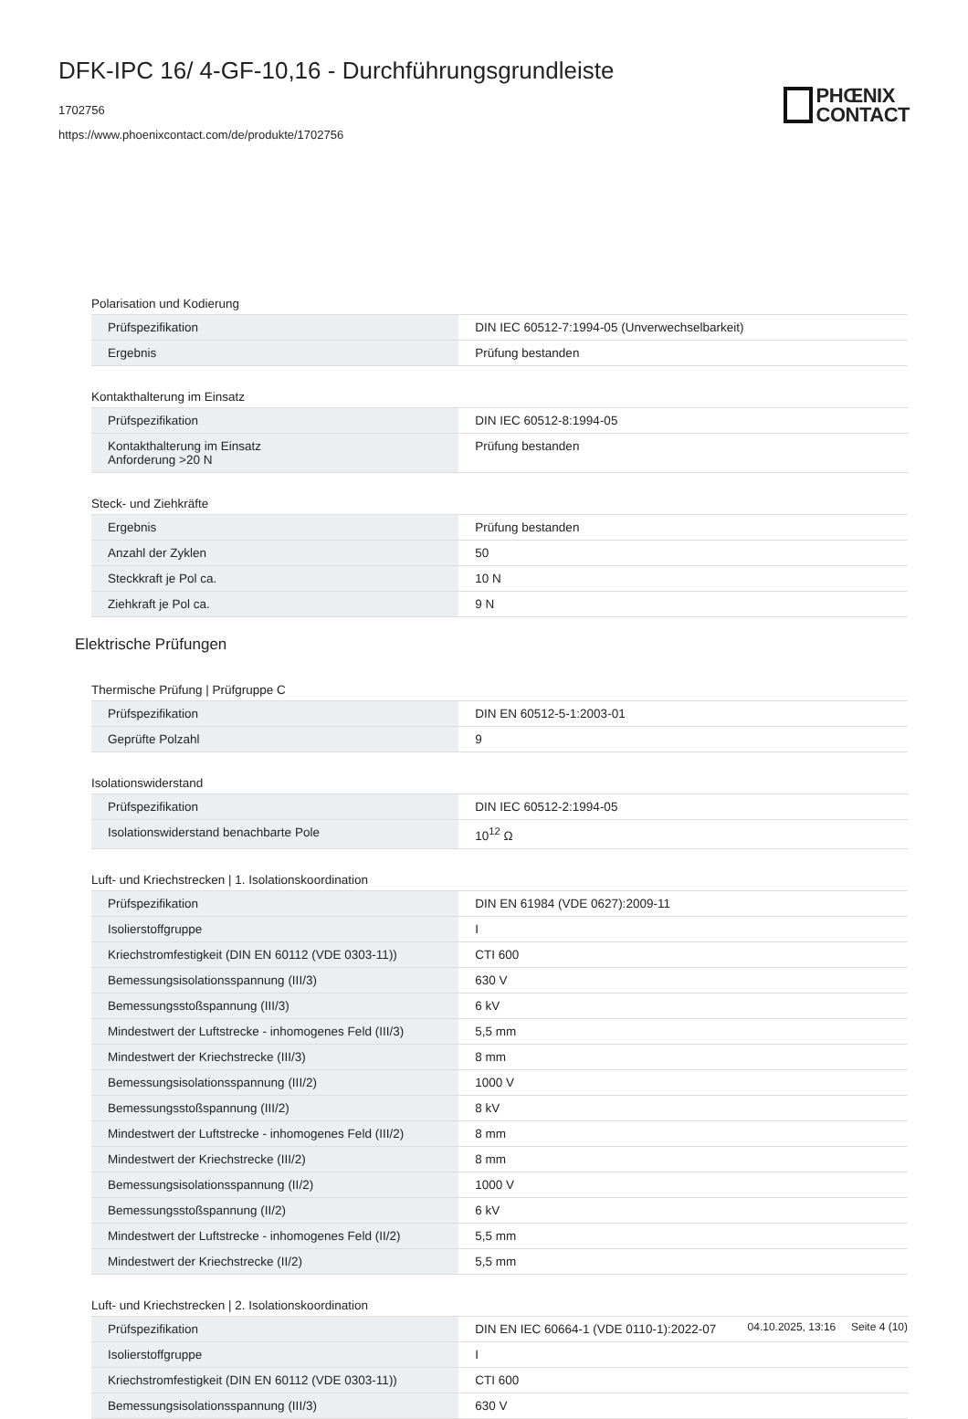DFK-IPC 16/ 4-GF-10,16 - Durchführungsgrundleiste
1702756
https://www.phoenixcontact.com/de/produkte/1702756
PHŒNIX
CONTACT
Polarisation und Kodierung
| Prüfspezifikation | DIN IEC 60512-7:1994-05 (Unverwechselbarkeit) |
| Ergebnis | Prüfung bestanden |
Kontakthalterung im Einsatz
| Prüfspezifikation | DIN IEC 60512-8:1994-05 |
| Kontakthalterung im Einsatz Anforderung >20 N | Prüfung bestanden |
Steck- und Ziehkräfte
| Ergebnis | Prüfung bestanden |
| Anzahl der Zyklen | 50 |
| Steckkraft je Pol ca. | 10 N |
| Ziehkraft je Pol ca. | 9 N |
Elektrische Prüfungen
Thermische Prüfung | Prüfgruppe C
| Prüfspezifikation | DIN EN 60512-5-1:2003-01 |
| Geprüfte Polzahl | 9 |
Isolationswiderstand
| Prüfspezifikation | DIN IEC 60512-2:1994-05 |
| Isolationswiderstand benachbarte Pole | 10<sup>12</sup> Ω |
Luft- und Kriechstrecken | 1. Isolationskoordination
| Prüfspezifikation | DIN EN 61984 (VDE 0627):2009-11 |
| Isolierstoffgruppe | I |
| Kriechstromfestigkeit (DIN EN 60112 (VDE 0303-11)) | CTI 600 |
| Bemessungsisolationsspannung (III/3) | 630 V |
| Bemessungsstoßspannung (III/3) | 6 kV |
| Mindestwert der Luftstrecke - inhomogenes Feld (III/3) | 5,5 mm |
| Mindestwert der Kriechstrecke (III/3) | 8 mm |
| Bemessungsisolationsspannung (III/2) | 1000 V |
| Bemessungsstoßspannung (III/2) | 8 kV |
| Mindestwert der Luftstrecke - inhomogenes Feld (III/2) | 8 mm |
| Mindestwert der Kriechstrecke (III/2) | 8 mm |
| Bemessungsisolationsspannung (II/2) | 1000 V |
| Bemessungsstoßspannung (II/2) | 6 kV |
| Mindestwert der Luftstrecke - inhomogenes Feld (II/2) | 5,5 mm |
| Mindestwert der Kriechstrecke (II/2) | 5,5 mm |
Luft- und Kriechstrecken | 2. Isolationskoordination
| Prüfspezifikation | DIN EN IEC 60664-1 (VDE 0110-1):2022-07 |
| Isolierstoffgruppe | I |
| Kriechstromfestigkeit (DIN EN 60112 (VDE 0303-11)) | CTI 600 |
| Bemessungsisolationsspannung (III/3) | 630 V |
04.10.2025, 13:16 Seite 4 (10)